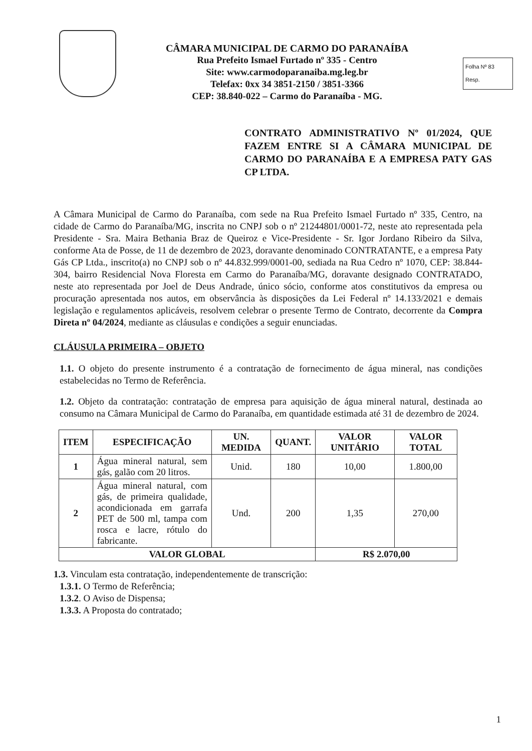CÂMARA MUNICIPAL DE CARMO DO PARANAÍBA
Rua Prefeito Ismael Furtado nº 335 - Centro
Site: www.carmodoparanaiba.mg.leg.br
Telefax: 0xx 34 3851-2150 / 3851-3366
CEP: 38.840-022 – Carmo do Paranaíba - MG.
Folha Nº 83
Resp.
CONTRATO ADMINISTRATIVO Nº 01/2024, QUE FAZEM ENTRE SI A CÂMARA MUNICIPAL DE CARMO DO PARANAÍBA E A EMPRESA PATY GAS CP LTDA.
A Câmara Municipal de Carmo do Paranaíba, com sede na Rua Prefeito Ismael Furtado nº 335, Centro, na cidade de Carmo do Paranaíba/MG, inscrita no CNPJ sob o nº 21244801/0001-72, neste ato representada pela Presidente - Sra. Maira Bethania Braz de Queiroz e Vice-Presidente - Sr. Igor Jordano Ribeiro da Silva, conforme Ata de Posse, de 11 de dezembro de 2023, doravante denominado CONTRATANTE, e a empresa Paty Gás CP Ltda., inscrito(a) no CNPJ sob o nº 44.832.999/0001-00, sediada na Rua Cedro nº 1070, CEP: 38.844-304, bairro Residencial Nova Floresta em Carmo do Paranaíba/MG, doravante designado CONTRATADO, neste ato representada por Joel de Deus Andrade, único sócio, conforme atos constitutivos da empresa ou procuração apresentada nos autos, em observância às disposições da Lei Federal nº 14.133/2021 e demais legislação e regulamentos aplicáveis, resolvem celebrar o presente Termo de Contrato, decorrente da Compra Direta nº 04/2024, mediante as cláusulas e condições a seguir enunciadas.
CLÁUSULA PRIMEIRA – OBJETO
1.1. O objeto do presente instrumento é a contratação de fornecimento de água mineral, nas condições estabelecidas no Termo de Referência.
1.2. Objeto da contratação: contratação de empresa para aquisição de água mineral natural, destinada ao consumo na Câmara Municipal de Carmo do Paranaíba, em quantidade estimada até 31 de dezembro de 2024.
| ITEM | ESPECIFICAÇÃO | UN. MEDIDA | QUANT. | VALOR UNITÁRIO | VALOR TOTAL |
| --- | --- | --- | --- | --- | --- |
| 1 | Água mineral natural, sem gás, galão com 20 litros. | Unid. | 180 | 10,00 | 1.800,00 |
| 2 | Água mineral natural, com gás, de primeira qualidade, acondicionada em garrafa PET de 500 ml, tampa com rosca e lacre, rótulo do fabricante. | Und. | 200 | 1,35 | 270,00 |
| VALOR GLOBAL | | | | R$ 2.070,00 | |
1.3. Vinculam esta contratação, independentemente de transcrição:
1.3.1. O Termo de Referência;
1.3.2. O Aviso de Dispensa;
1.3.3. A Proposta do contratado;
1